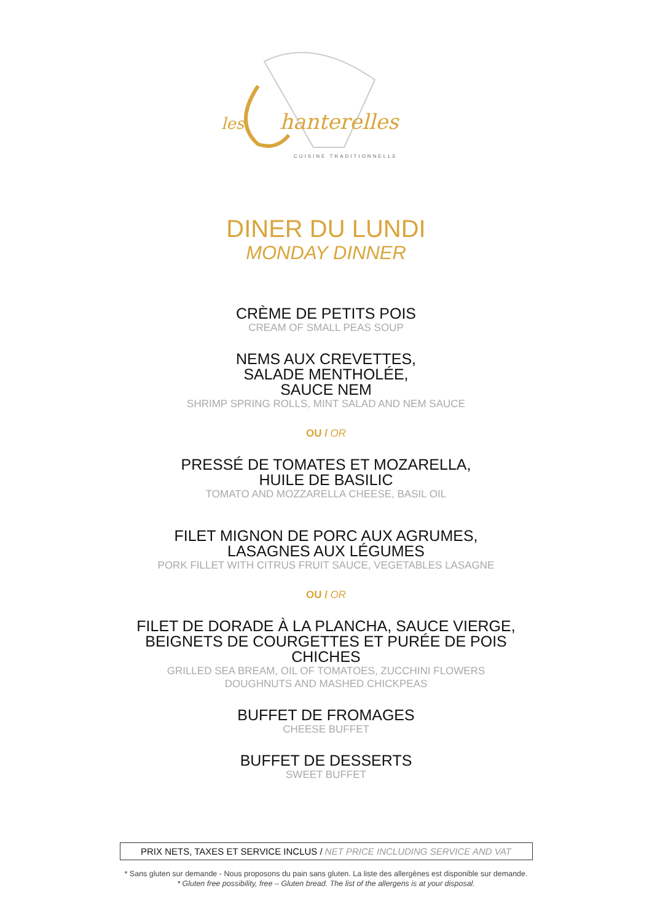les
hanterelles
CUISINE TRADITIONNELLE
DINER DU LUNDI
MONDAY DINNER
CRÈME DE PETITS POIS
CREAM OF SMALL PEAS SOUP
NEMS AUX CREVETTES,
SALADE MENTHOLÉE,
SAUCE NEM
SHRIMP SPRING ROLLS, MINT SALAD AND NEM SAUCE
OU / OR
PRESSÉ DE TOMATES ET MOZARELLA,
HUILE DE BASILIC
TOMATO AND MOZZARELLA CHEESE, BASIL OIL
FILET MIGNON DE PORC AUX AGRUMES,
LASAGNES AUX LÉGUMES
PORK FILLET WITH CITRUS FRUIT SAUCE, VEGETABLES LASAGNE
OU / OR
FILET DE DORADE À LA PLANCHA, SAUCE VIERGE,
BEIGNETS DE COURGETTES ET PURÉE DE POIS
CHICHES
GRILLED SEA BREAM, OIL OF TOMATOES, ZUCCHINI FLOWERS
DOUGHNUTS AND MASHED CHICKPEAS
BUFFET DE FROMAGES
CHEESE BUFFET
BUFFET DE DESSERTS
SWEET BUFFET
PRIX NETS, TAXES ET SERVICE INCLUS / NET PRICE INCLUDING SERVICE AND VAT
* Sans gluten sur demande - Nous proposons du pain sans gluten. La liste des allergènes est disponible sur demande.
* Gluten free possibility, free – Gluten bread. The list of the allergens is at your disposal.